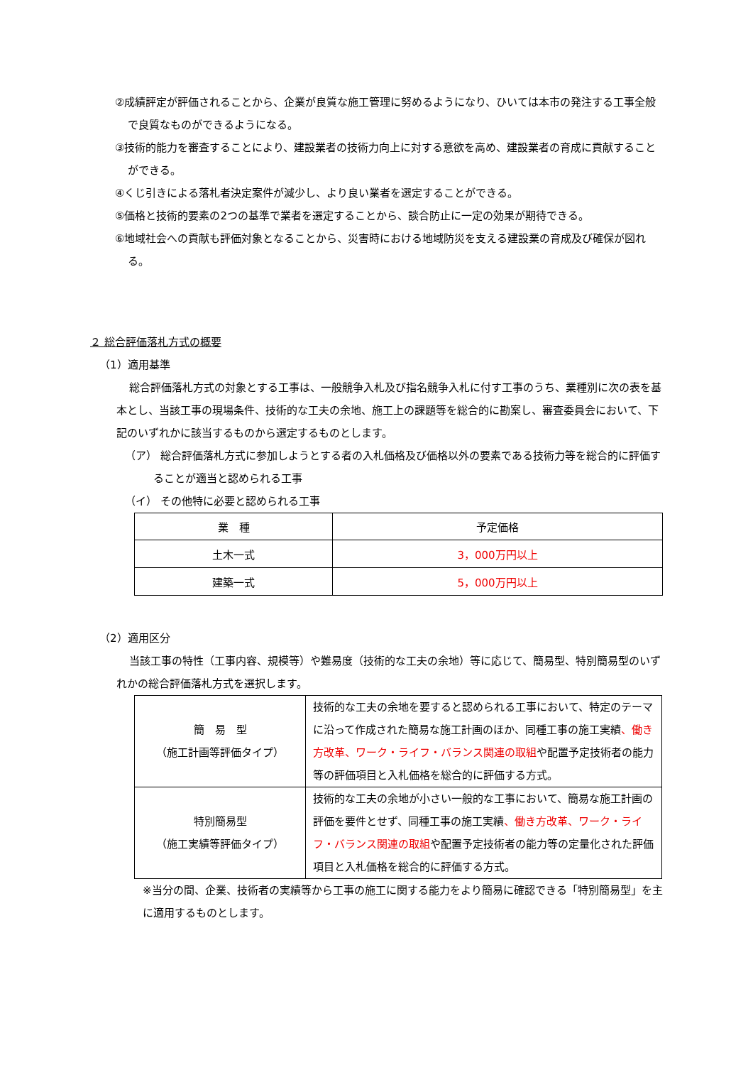②成績評定が評価されることから、企業が良質な施工管理に努めるようになり、ひいては本市の発注する工事全般で良質なものができるようになる。
③技術的能力を審査することにより、建設業者の技術力向上に対する意欲を高め、建設業者の育成に貢献することができる。
④くじ引きによる落札者決定案件が減少し、より良い業者を選定することができる。
⑤価格と技術的要素の2つの基準で業者を選定することから、談合防止に一定の効果が期待できる。
⑥地域社会への貢献も評価対象となることから、災害時における地域防災を支える建設業の育成及び確保が図れる。
２ 総合評価落札方式の概要
（1）適用基準
総合評価落札方式の対象とする工事は、一般競争入札及び指名競争入札に付す工事のうち、業種別に次の表を基本とし、当該工事の現場条件、技術的な工夫の余地、施工上の課題等を総合的に勘案し、審査委員会において、下記のいずれかに該当するものから選定するものとします。
（ア） 総合評価落札方式に参加しようとする者の入札価格及び価格以外の要素である技術力等を総合的に評価することが適当と認められる工事
（イ） その他特に必要と認められる工事
| 業 種 | 予定価格 |
| 土木一式 | 3，000万円以上 |
| 建築一式 | 5，000万円以上 |
（2）適用区分
当該工事の特性（工事内容、規模等）や難易度（技術的な工夫の余地）等に応じて、簡易型、特別簡易型のいずれかの総合評価落札方式を選択します。
| 簡 易 型 （施工計画等評価タイプ） | 技術的な工夫の余地を要すると認められる工事において、特定のテーマに沿って作成された簡易な施工計画のほか、同種工事の施工実績 、働き方改革、ワーク・ライフ・バランス関連の取組 や配置予定技術者の能力等の評価項目と入札価格を総合的に評価する方式。 |
| 特別簡易型 （施工実績等評価タイプ） | 技術的な工夫の余地が小さい一般的な工事において、簡易な施工計画の評価を要件とせず、同種工事の施工実績 、働き方改革、ワーク・ライフ・バランス関連の取組 や配置予定技術者の能力等の定量化された評価項目と入札価格を総合的に評価する方式。 |
※当分の間、企業、技術者の実績等から工事の施工に関する能力をより簡易に確認できる「特別簡易型」を主に適用するものとします。